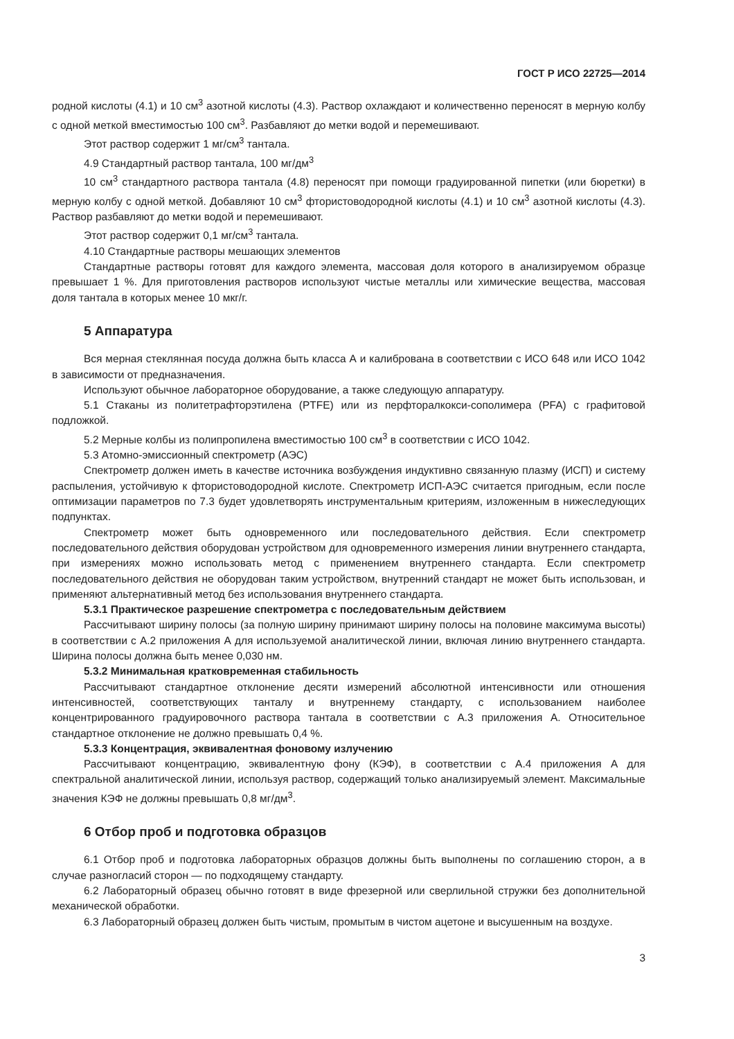ГОСТ Р ИСО 22725—2014
родной кислоты (4.1) и 10 см<sup>3</sup> азотной кислоты (4.3). Раствор охлаждают и количественно переносят в мерную колбу с одной меткой вместимостью 100 см<sup>3</sup>. Разбавляют до метки водой и перемешивают.
Этот раствор содержит 1 мг/см<sup>3</sup> тантала.
4.9 Стандартный раствор тантала, 100 мг/дм<sup>3</sup>
10 см<sup>3</sup> стандартного раствора тантала (4.8) переносят при помощи градуированной пипетки (или бюретки) в мерную колбу с одной меткой. Добавляют 10 см<sup>3</sup> фтористоводородной кислоты (4.1) и 10 см<sup>3</sup> азотной кислоты (4.3). Раствор разбавляют до метки водой и перемешивают.
Этот раствор содержит 0,1 мг/см<sup>3</sup> тантала.
4.10 Стандартные растворы мешающих элементов
Стандартные растворы готовят для каждого элемента, массовая доля которого в анализируемом образце превышает 1 %. Для приготовления растворов используют чистые металлы или химические вещества, массовая доля тантала в которых менее 10 мкг/г.
5 Аппаратура
Вся мерная стеклянная посуда должна быть класса А и калибрована в соответствии с ИСО 648 или ИСО 1042 в зависимости от предназначения.
Используют обычное лабораторное оборудование, а также следующую аппаратуру.
5.1 Стаканы из политетрафторэтилена (PTFE) или из перфторалкокси-сополимера (PFA) с графитовой подложкой.
5.2 Мерные колбы из полипропилена вместимостью 100 см<sup>3</sup> в соответствии с ИСО 1042.
5.3 Атомно-эмиссионный спектрометр (АЭС)
Спектрометр должен иметь в качестве источника возбуждения индуктивно связанную плазму (ИСП) и систему распыления, устойчивую к фтористоводородной кислоте. Спектрометр ИСП-АЭС считается пригодным, если после оптимизации параметров по 7.3 будет удовлетворять инструментальным критериям, изложенным в нижеследующих подпунктах.
Спектрометр может быть одновременного или последовательного действия. Если спектрометр последовательного действия оборудован устройством для одновременного измерения линии внутреннего стандарта, при измерениях можно использовать метод с применением внутреннего стандарта. Если спектрометр последовательного действия не оборудован таким устройством, внутренний стандарт не может быть использован, и применяют альтернативный метод без использования внутреннего стандарта.
5.3.1 Практическое разрешение спектрометра с последовательным действием
Рассчитывают ширину полосы (за полную ширину принимают ширину полосы на половине максимума высоты) в соответствии с А.2 приложения А для используемой аналитической линии, включая линию внутреннего стандарта. Ширина полосы должна быть менее 0,030 нм.
5.3.2 Минимальная кратковременная стабильность
Рассчитывают стандартное отклонение десяти измерений абсолютной интенсивности или отношения интенсивностей, соответствующих танталу и внутреннему стандарту, с использованием наиболее концентрированного градуировочного раствора тантала в соответствии с А.3 приложения А. Относительное стандартное отклонение не должно превышать 0,4 %.
5.3.3 Концентрация, эквивалентная фоновому излучению
Рассчитывают концентрацию, эквивалентную фону (КЭФ), в соответствии с А.4 приложения А для спектральной аналитической линии, используя раствор, содержащий только анализируемый элемент. Максимальные значения КЭФ не должны превышать 0,8 мг/дм<sup>3</sup>.
6 Отбор проб и подготовка образцов
6.1 Отбор проб и подготовка лабораторных образцов должны быть выполнены по соглашению сторон, а в случае разногласий сторон — по подходящему стандарту.
6.2 Лабораторный образец обычно готовят в виде фрезерной или сверлильной стружки без дополнительной механической обработки.
6.3 Лабораторный образец должен быть чистым, промытым в чистом ацетоне и высушенным на воздухе.
3